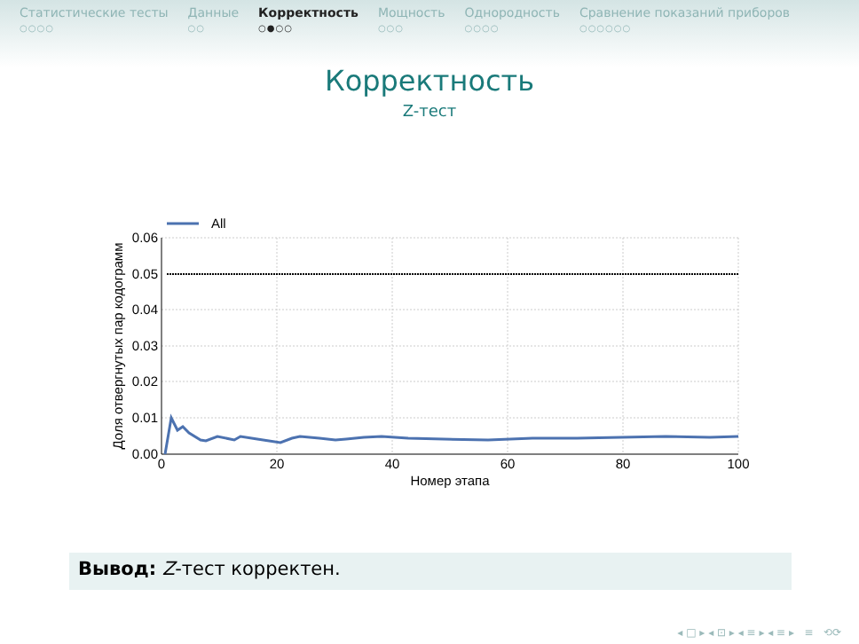Статистические тесты
○○○○
Данные
○○
Корректность
○●○○
Мощность
○○○
Однородность
○○○○
Сравнение показаний приборов
○○○○○○
Корректность
Z-тест
All
0.06
0.05
0.04
0.03
0.02
0.01
0.00
0
20
40
60
80
100
Номер этапа
Доля отвергнутых пар кодограмм
Вывод: Z-тест корректен.
◂ □ ▸ ◂ ⊡ ▸ ◂ ≡ ▸ ◂ ≡ ▸ ≡ ⟲⟳